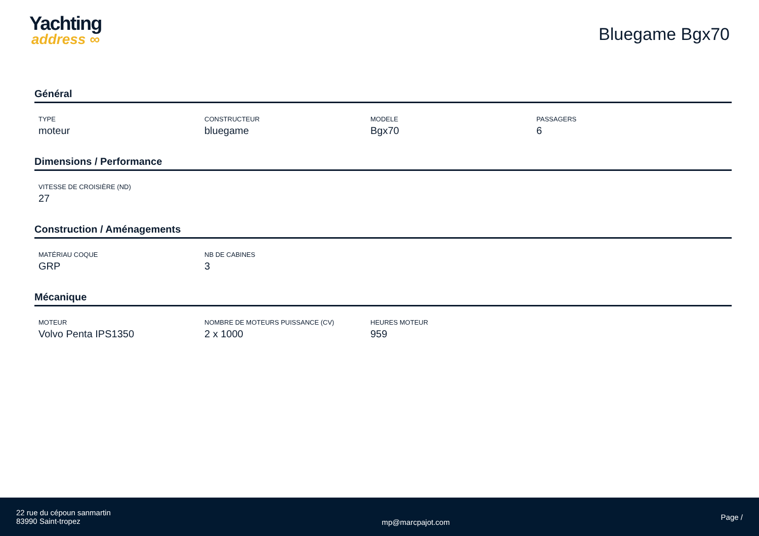Yachting
address ∞
Bluegame Bgx70
Général
TYPE
moteur
CONSTRUCTEUR
bluegame
MODELE
Bgx70
PASSAGERS
6
Dimensions / Performance
VITESSE DE CROISIÈRE (ND)
27
Construction / Aménagements
MATÉRIAU COQUE
GRP
NB DE CABINES
3
Mécanique
MOTEUR
Volvo Penta IPS1350
NOMBRE DE MOTEURS PUISSANCE (CV)
2 x 1000
HEURES MOTEUR
959
22 rue du cépoun sanmartin
83990 Saint-tropez
mp@marcpajot.com
Page /